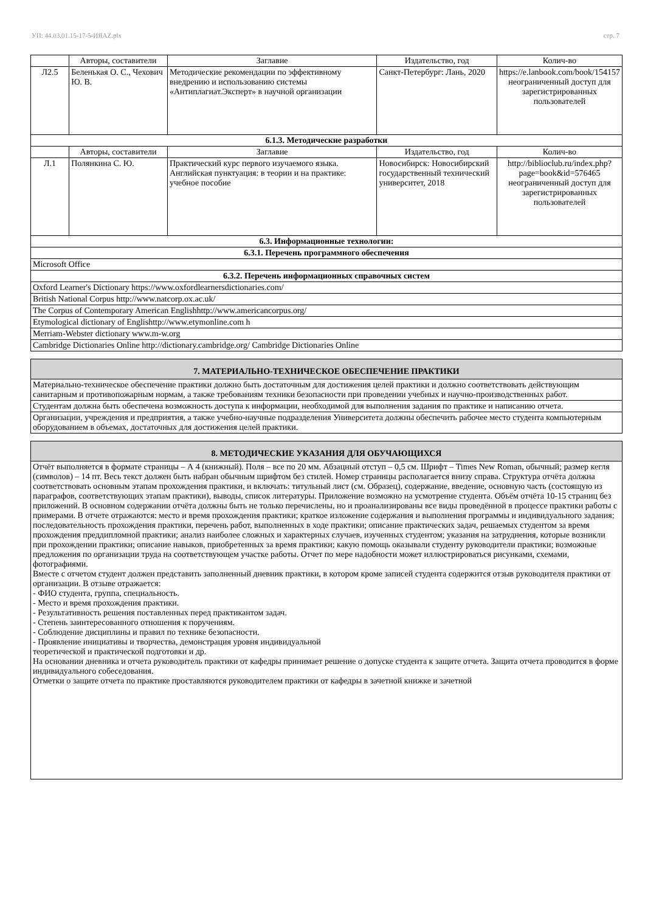УП: 44.03.01.15-17-5-ИЯАZ.plx стр. 7
| | Авторы, составители | Заглавие | Издательство, год | Колич-во |
| --- | --- | --- | --- | --- |
| Л2.5 | Беленькая О. С., Чехович Ю. В. | Методические рекомендации по эффективному внедрению и использованию системы «Антиплагиат.Эксперт» в научной организации | Санкт-Петербург: Лань, 2020 | https://e.lanbook.com/book/154157 неограниченный доступ для зарегистрированных пользователей |
| 6.1.3. Методические разработки | | | | |
| | Авторы, составители | Заглавие | Издательство, год | Колич-во |
| Л.1 | Полянкина С. Ю. | Практический курс первого изучаемого языка. Английская пунктуация: в теории и на практике: учебное пособие | Новосибирск: Новосибирский государственный технический университет, 2018 | http://biblioclub.ru/index.php? page=book&id=576465 неограниченный доступ для зарегистрированных пользователей |
| 6.3. Информационные технологии: | | | | |
| 6.3.1. Перечень программного обеспечения | | | | |
| Microsoft Office | | | | |
| 6.3.2. Перечень информационных справочных систем | | | | |
| Oxford Learner's Dictionary https://www.oxfordlearnersdictionaries.com/ | | | | |
| British National Corpus http://www.natcorp.ox.ac.uk/ | | | | |
| The Corpus of Contemporary American Englishhttp://www.americancorpus.org/ | | | | |
| Etymological dictionary of Englishttp://www.etymonline.com h | | | | |
| Merriam-Webster dictionary www.m-w.org | | | | |
| Cambridge Dictionaries Online http://dictionary.cambridge.org/ Cambridge Dictionaries Online | | | | |
| 7. МАТЕРИАЛЬНО-ТЕХНИЧЕСКОЕ ОБЕСПЕЧЕНИЕ ПРАКТИКИ |
| Материально-техническое обеспечение практики должно быть достаточным для достижения целей практики и должно соответствовать действующим санитарным и противопожарным нормам, а также требованиям техники безопасности при проведении учебных и научно-производственных работ. |
| Студентам должна быть обеспечена возможность доступа к информации, необходимой для выполнения задания по практике и написанию отчета. |
| Организации, учреждения и предприятия, а также учебно-научные подразделения Университета должны обеспечить рабочее место студента компьютерным оборудованием в объемах, достаточных для достижения целей практики. |
| 8. МЕТОДИЧЕСКИЕ УКАЗАНИЯ ДЛЯ ОБУЧАЮЩИХСЯ |
| Отчёт выполняется в формате страницы – А 4 (книжный). Поля – все по 20 мм. Абзацный отступ – 0,5 см. Шрифт – Times New Roman, обычный; размер кегля (символов) – 14 пт. Весь текст должен быть набран обычным шрифтом без стилей. Номер страницы располагается внизу справа. Структура отчёта должна соответствовать основным этапам прохождения практики, и включать: титульный лист (см. Образец), содержание, введение, основную часть (состоящую из параграфов, соответствующих этапам практики), выводы, список литературы. Приложение возможно на усмотрение студента. Объём отчёта 10-15 страниц без приложений. В основном содержании отчёта должны быть не только перечислены, но и проанализированы все виды проведённой в процессе практики работы с примерами. В отчете отражаются: место и время прохождения практики; краткое изложение содержания и выполнения программы и индивидуального задания; последовательность прохождения практики, перечень работ, выполненных в ходе практики; описание практических задач, решаемых студентом за время прохождения преддипломной практики; анализ наиболее сложных и характерных случаев, изученных студентом; указания на затруднения, которые возникли при прохождении практики; описание навыков, приобретенных за время практики; какую помощь оказывали студенту руководители практики; возможные предложения по организации труда на соответствующем участке работы. Отчет по мере надобности может иллюстрироваться рисунками, схемами, фотографиями. Вместе с отчетом студент должен представить заполненный дневник практики, в котором кроме записей студента содержится отзыв руководителя практики от организации. В отзыве отражается: - ФИО студента, группа, специальность. - Место и время прохождения практики. - Результативность решения поставленных перед практикантом задач. - Степень заинтересованного отношения к поручениям. - Соблюдение дисциплины и правил по технике безопасности. - Проявление инициативы и творчества, демонстрация уровня индивидуальной теоретической и практической подготовки и др. На основании дневника и отчета руководитель практики от кафедры принимает решение о допуске студента к защите отчета. Защита отчета проводится в форме индивидуального собеседования. Отметки о защите отчета по практике проставляются руководителем практики от кафедры в зачетной книжке и зачетной |